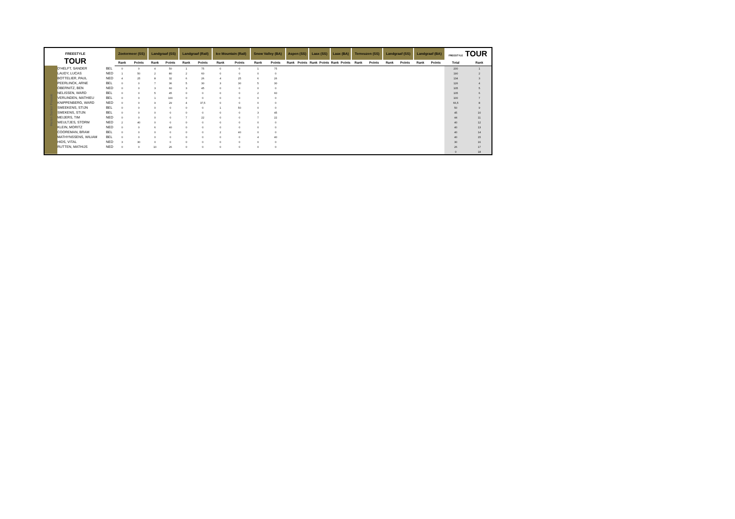| FREESTYLE TOUR | | | Zoetermeer (SS) | | Landgraaf (SS) | | Landgraaf (Rail) | | Ice Mountain (Rail) | | Snow Valley (BA) | | Aspen (SS) | | Laax (SS) | | Laax (BA) | | Terneuzen (SS) | | Landgraaf (SS) | | Landgraaf (BA) | | FREESTYLE TOUR | |
| --- | --- | --- | --- | --- | --- | --- | --- | --- | --- | --- | --- | --- | --- | --- | --- | --- | --- | --- | --- | --- | --- | --- | --- | --- | --- | --- |
| | | | Rank | Points | Rank | Points | Rank | Points | Rank | Points | Rank | Points | Rank | Points | Rank | Points | Rank | Points | Rank | Points | Rank | Points | Rank | Points | Total | Rank |
| Heren Senior Freeski | D'HELFT, SANDER | BEL | 0 | 0 | 4 | 50 | 1 | 75 | 0 | 0 | 1 | 75 | | | | | | | | | | | | | 200 | 1 |
| | LAUDY, LUCAS | NED | 1 | 50 | 2 | 80 | 2 | 60 | 0 | 0 | 0 | 0 | | | | | | | | | | | | | 190 | 2 |
| | BOTTELIER, PAUL | NED | 4 | 25 | 8 | 32 | 6 | 26 | 4 | 25 | 6 | 26 | | | | | | | | | | | | | 134 | 3 |
| | PEERLINCK, ARNE | BEL | 0 | 0 | 7 | 36 | 5 | 30 | 3 | 30 | 5 | 30 | | | | | | | | | | | | | 126 | 4 |
| | OBERNITZ, BEN | NED | 0 | 0 | 3 | 60 | 3 | 45 | 0 | 0 | 0 | 0 | | | | | | | | | | | | | 105 | 5 |
| | NELISSEN, WARD | BEL | 0 | 0 | 5 | 45 | 0 | 0 | 0 | 0 | 2 | 60 | | | | | | | | | | | | | 105 | 6 |
| | VERLINDEN, MATHIEU | BEL | 0 | 0 | 1 | 100 | 0 | 0 | 0 | 0 | 0 | 0 | | | | | | | | | | | | | 100 | 7 |
| | KNIPPENBERG, WARD | NED | 0 | 0 | 9 | 29 | 4 | 37,5 | 0 | 0 | 0 | 0 | | | | | | | | | | | | | 66,5 | 8 |
| | SMEEKENS, STIJN | BEL | 0 | 0 | 0 | 0 | 0 | 0 | 1 | 50 | 0 | 0 | | | | | | | | | | | | | 50 | 9 |
| | SMEKENS, STIJN | BEL | 0 | 0 | 0 | 0 | 0 | 0 | 0 | 0 | 3 | 45 | | | | | | | | | | | | | 45 | 10 |
| | MEIJERS, TIM | NED | 0 | 0 | 0 | 0 | 7 | 22 | 0 | 0 | 7 | 22 | | | | | | | | | | | | | 44 | 11 |
| | WEULTJES, STORM | NED | 2 | 40 | 0 | 0 | 0 | 0 | 0 | 0 | 0 | 0 | | | | | | | | | | | | | 40 | 12 |
| | KLEIN, MORITZ | NED | 0 | 0 | 6 | 40 | 0 | 0 | 0 | 0 | 0 | 0 | | | | | | | | | | | | | 40 | 13 |
| | COOREMAN, BRAM | BEL | 0 | 0 | 0 | 0 | 0 | 0 | 2 | 40 | 0 | 0 | | | | | | | | | | | | | 40 | 14 |
| | MATHYNSSENS, WILIAM | BEL | 0 | 0 | 0 | 0 | 0 | 0 | 0 | 0 | 4 | 40 | | | | | | | | | | | | | 40 | 15 |
| | HIDS, VITAL | NED | 3 | 30 | 0 | 0 | 0 | 0 | 0 | 0 | 0 | 0 | | | | | | | | | | | | | 30 | 16 |
| | RUTTEN, MATHIJS | NED | 0 | 0 | 10 | 26 | 0 | 0 | 0 | 0 | 0 | 0 | | | | | | | | | | | | | 26 | 17 |
| | | | | | | | | | | | | | | | | | | | | | | | | | 0 | 18 |